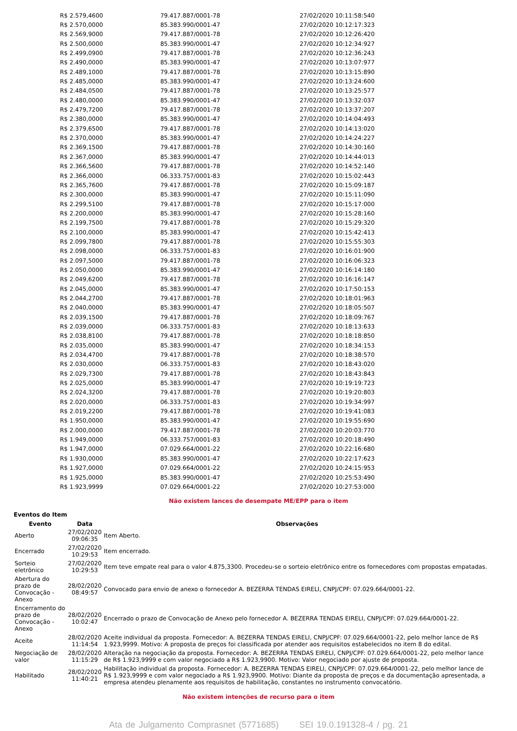| R$ 2.579,4600 | 79.417.887/0001-78 | 27/02/2020 10:11:58:540 |
| R$ 2.570,0000 | 85.383.990/0001-47 | 27/02/2020 10:12:17:323 |
| R$ 2.569,9000 | 79.417.887/0001-78 | 27/02/2020 10:12:26:420 |
| R$ 2.500,0000 | 85.383.990/0001-47 | 27/02/2020 10:12:34:927 |
| R$ 2.499,0900 | 79.417.887/0001-78 | 27/02/2020 10:12:36:243 |
| R$ 2.490,0000 | 85.383.990/0001-47 | 27/02/2020 10:13:07:977 |
| R$ 2.489,1000 | 79.417.887/0001-78 | 27/02/2020 10:13:15:890 |
| R$ 2.485,0000 | 85.383.990/0001-47 | 27/02/2020 10:13:24:600 |
| R$ 2.484,0500 | 79.417.887/0001-78 | 27/02/2020 10:13:25:577 |
| R$ 2.480,0000 | 85.383.990/0001-47 | 27/02/2020 10:13:32:037 |
| R$ 2.479,7200 | 79.417.887/0001-78 | 27/02/2020 10:13:37:207 |
| R$ 2.380,0000 | 85.383.990/0001-47 | 27/02/2020 10:14:04:493 |
| R$ 2.379,6500 | 79.417.887/0001-78 | 27/02/2020 10:14:13:020 |
| R$ 2.370,0000 | 85.383.990/0001-47 | 27/02/2020 10:14:24:227 |
| R$ 2.369,1500 | 79.417.887/0001-78 | 27/02/2020 10:14:30:160 |
| R$ 2.367,0000 | 85.383.990/0001-47 | 27/02/2020 10:14:44:013 |
| R$ 2.366,5600 | 79.417.887/0001-78 | 27/02/2020 10:14:52:140 |
| R$ 2.366,0000 | 06.333.757/0001-83 | 27/02/2020 10:15:02:443 |
| R$ 2.365,7600 | 79.417.887/0001-78 | 27/02/2020 10:15:09:187 |
| R$ 2.300,0000 | 85.383.990/0001-47 | 27/02/2020 10:15:11:090 |
| R$ 2.299,5100 | 79.417.887/0001-78 | 27/02/2020 10:15:17:000 |
| R$ 2.200,0000 | 85.383.990/0001-47 | 27/02/2020 10:15:28:160 |
| R$ 2.199,7500 | 79.417.887/0001-78 | 27/02/2020 10:15:29:320 |
| R$ 2.100,0000 | 85.383.990/0001-47 | 27/02/2020 10:15:42:413 |
| R$ 2.099,7800 | 79.417.887/0001-78 | 27/02/2020 10:15:55:303 |
| R$ 2.098,0000 | 06.333.757/0001-83 | 27/02/2020 10:16:01:900 |
| R$ 2.097,5000 | 79.417.887/0001-78 | 27/02/2020 10:16:06:323 |
| R$ 2.050,0000 | 85.383.990/0001-47 | 27/02/2020 10:16:14:180 |
| R$ 2.049,6200 | 79.417.887/0001-78 | 27/02/2020 10:16:16:147 |
| R$ 2.045,0000 | 85.383.990/0001-47 | 27/02/2020 10:17:50:153 |
| R$ 2.044,2700 | 79.417.887/0001-78 | 27/02/2020 10:18:01:963 |
| R$ 2.040,0000 | 85.383.990/0001-47 | 27/02/2020 10:18:05:507 |
| R$ 2.039,1500 | 79.417.887/0001-78 | 27/02/2020 10:18:09:767 |
| R$ 2.039,0000 | 06.333.757/0001-83 | 27/02/2020 10:18:13:633 |
| R$ 2.038,8100 | 79.417.887/0001-78 | 27/02/2020 10:18:18:850 |
| R$ 2.035,0000 | 85.383.990/0001-47 | 27/02/2020 10:18:34:153 |
| R$ 2.034,4700 | 79.417.887/0001-78 | 27/02/2020 10:18:38:570 |
| R$ 2.030,0000 | 06.333.757/0001-83 | 27/02/2020 10:18:43:020 |
| R$ 2.029,7300 | 79.417.887/0001-78 | 27/02/2020 10:18:43:843 |
| R$ 2.025,0000 | 85.383.990/0001-47 | 27/02/2020 10:19:19:723 |
| R$ 2.024,3200 | 79.417.887/0001-78 | 27/02/2020 10:19:20:803 |
| R$ 2.020,0000 | 06.333.757/0001-83 | 27/02/2020 10:19:34:997 |
| R$ 2.019,2200 | 79.417.887/0001-78 | 27/02/2020 10:19:41:083 |
| R$ 1.950,0000 | 85.383.990/0001-47 | 27/02/2020 10:19:55:690 |
| R$ 2.000,0000 | 79.417.887/0001-78 | 27/02/2020 10:20:03:770 |
| R$ 1.949,0000 | 06.333.757/0001-83 | 27/02/2020 10:20:18:490 |
| R$ 1.947,0000 | 07.029.664/0001-22 | 27/02/2020 10:22:16:680 |
| R$ 1.930,0000 | 85.383.990/0001-47 | 27/02/2020 10:22:17:623 |
| R$ 1.927,0000 | 07.029.664/0001-22 | 27/02/2020 10:24:15:953 |
| R$ 1.925,0000 | 85.383.990/0001-47 | 27/02/2020 10:25:53:490 |
| R$ 1.923,9999 | 07.029.664/0001-22 | 27/02/2020 10:27:53:000 |
Não existem lances de desempate ME/EPP para o item
Eventos do Item
| Evento | Data | Observações |
| --- | --- | --- |
| Aberto | 27/02/2020 09:06:35 | Item Aberto. |
| Encerrado | 27/02/2020 10:29:53 | Item encerrado. |
| Sorteio eletrônico | 27/02/2020 10:29:53 | Item teve empate real para o valor 4.875,3300. Procedeu-se o sorteio eletrônico entre os fornecedores com propostas empatadas. |
| Abertura do prazo de Convocação - Anexo | 28/02/2020 08:49:57 | Convocado para envio de anexo o fornecedor A. BEZERRA TENDAS EIRELI, CNPJ/CPF: 07.029.664/0001-22. |
| Encerramento do prazo de Convocação - Anexo | 28/02/2020 10:02:47 | Encerrado o prazo de Convocação de Anexo pelo fornecedor A. BEZERRA TENDAS EIRELI, CNPJ/CPF: 07.029.664/0001-22. |
| Aceite | 28/02/2020 11:14:54 | Aceite individual da proposta. Fornecedor: A. BEZERRA TENDAS EIRELI, CNPJ/CPF: 07.029.664/0001-22, pelo melhor lance de R$ 1.923,9999. Motivo: A proposta de preços foi classificada por atender aos requisitos estabelecidos no item 8 do edital. |
| Negociação de valor | 28/02/2020 11:15:29 | Alteração na negociação da proposta. Fornecedor: A. BEZERRA TENDAS EIRELI, CNPJ/CPF: 07.029.664/0001-22, pelo melhor lance de R$ 1.923,9999 e com valor negociado a R$ 1.923,9900. Motivo: Valor negociado por ajuste de proposta. |
| Habilitado | 28/02/2020 11:40:21 | Habilitação individual da proposta. Fornecedor: A. BEZERRA TENDAS EIRELI, CNPJ/CPF: 07.029.664/0001-22, pelo melhor lance de R$ 1.923,9999 e com valor negociado a R$ 1.923,9900. Motivo: Diante da proposta de preços e da documentação apresentada, a empresa atendeu plenamente aos requisitos de habilitação, constantes no instrumento convocatório. |
Não existem intenções de recurso para o item
Ata de Julgamento Comprasnet (5771685) SEI 19.0.191328-4 / pg. 21